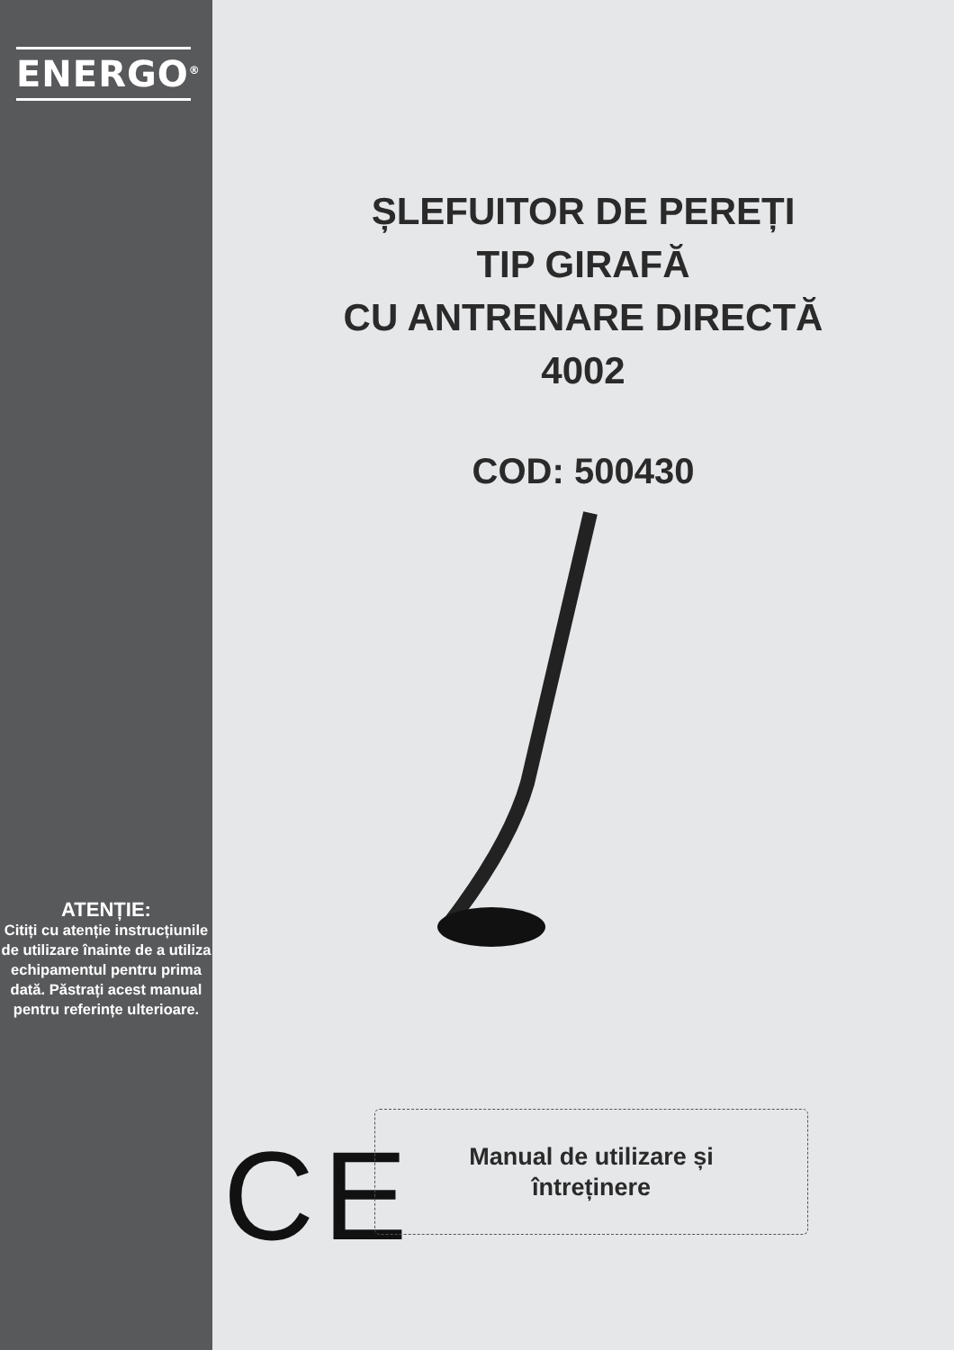ENERGO<sup>®</sup>
ATENȚIE:
Citiți cu atenție instrucțiunile de utilizare înainte de a utiliza echipamentul pentru prima dată. Păstrați acest manual pentru referințe ulterioare.
ȘLEFUITOR DE PEREȚI
TIP GIRAFĂ
CU ANTRENARE DIRECTĂ
4002
COD: 500430
CE
Manual de utilizare și
întreținere